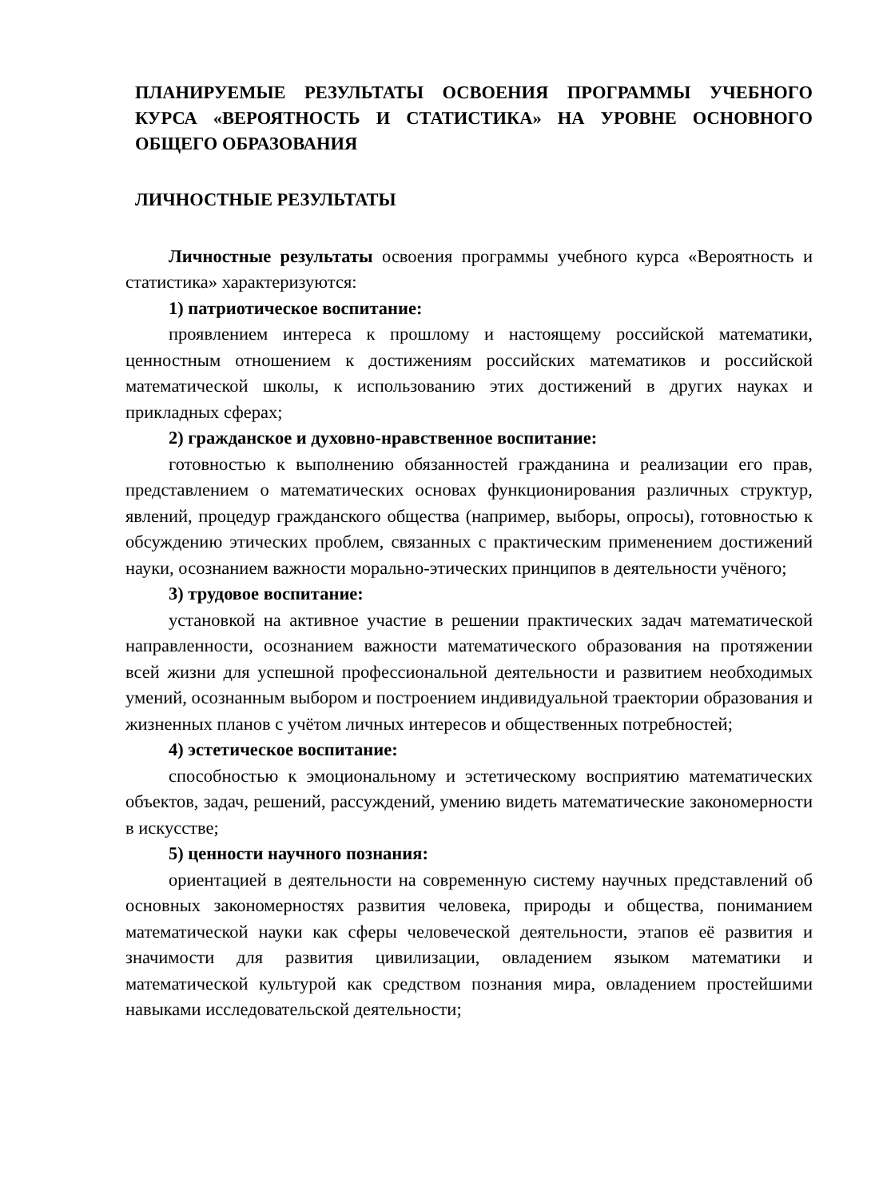ПЛАНИРУЕМЫЕ РЕЗУЛЬТАТЫ ОСВОЕНИЯ ПРОГРАММЫ УЧЕБНОГО КУРСА «ВЕРОЯТНОСТЬ И СТАТИСТИКА» НА УРОВНЕ ОСНОВНОГО ОБЩЕГО ОБРАЗОВАНИЯ
ЛИЧНОСТНЫЕ РЕЗУЛЬТАТЫ
Личностные результаты освоения программы учебного курса «Вероятность и статистика» характеризуются:
1) патриотическое воспитание:
проявлением интереса к прошлому и настоящему российской математики, ценностным отношением к достижениям российских математиков и российской математической школы, к использованию этих достижений в других науках и прикладных сферах;
2) гражданское и духовно-нравственное воспитание:
готовностью к выполнению обязанностей гражданина и реализации его прав, представлением о математических основах функционирования различных структур, явлений, процедур гражданского общества (например, выборы, опросы), готовностью к обсуждению этических проблем, связанных с практическим применением достижений науки, осознанием важности морально-этических принципов в деятельности учёного;
3) трудовое воспитание:
установкой на активное участие в решении практических задач математической направленности, осознанием важности математического образования на протяжении всей жизни для успешной профессиональной деятельности и развитием необходимых умений, осознанным выбором и построением индивидуальной траектории образования и жизненных планов с учётом личных интересов и общественных потребностей;
4) эстетическое воспитание:
способностью к эмоциональному и эстетическому восприятию математических объектов, задач, решений, рассуждений, умению видеть математические закономерности в искусстве;
5) ценности научного познания:
ориентацией в деятельности на современную систему научных представлений об основных закономерностях развития человека, природы и общества, пониманием математической науки как сферы человеческой деятельности, этапов её развития и значимости для развития цивилизации, овладением языком математики и математической культурой как средством познания мира, овладением простейшими навыками исследовательской деятельности;